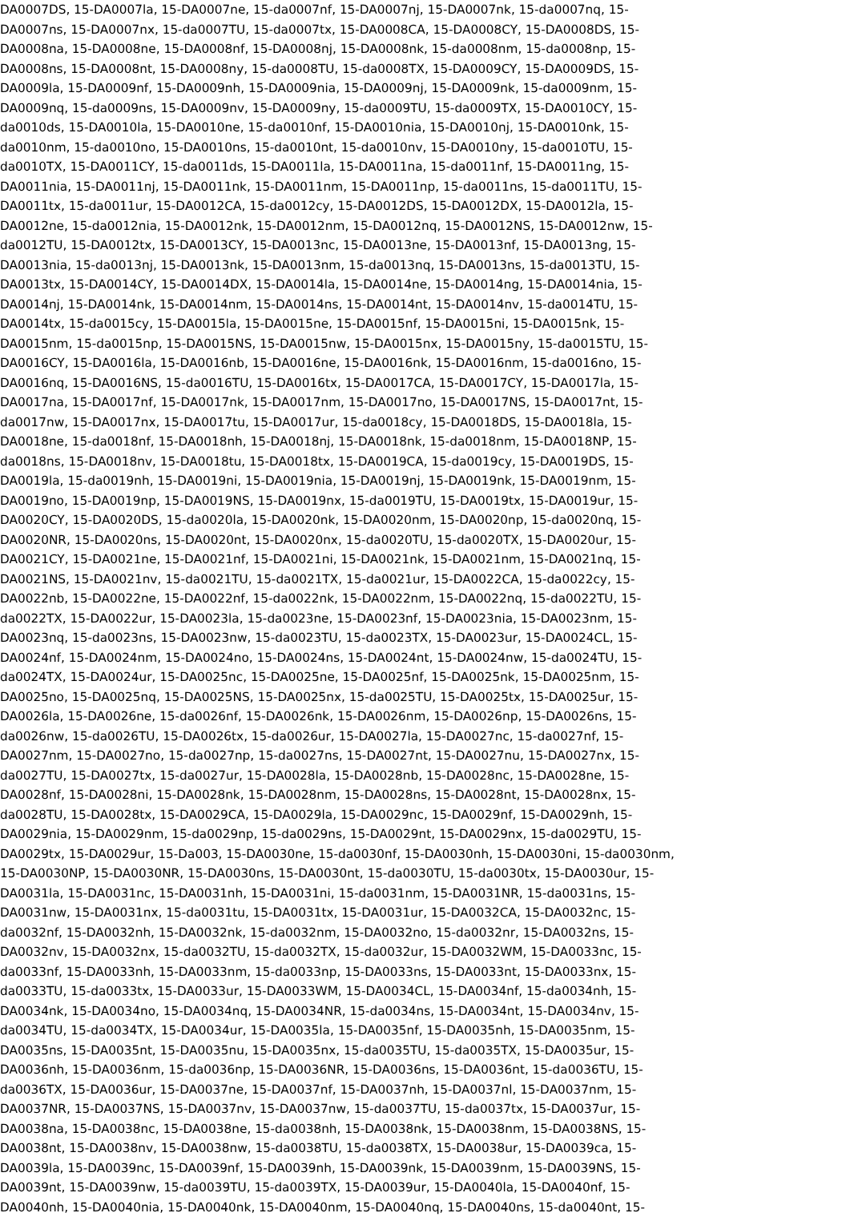DA0007DS, 15-DA0007la, 15-DA0007ne, 15-da0007nf, 15-DA0007nj, 15-DA0007nk, 15-da0007nq, 15-
DA0007ns, 15-DA0007nx, 15-da0007TU, 15-da0007tx, 15-DA0008CA, 15-DA0008CY, 15-DA0008DS, 15-
DA0008na, 15-DA0008ne, 15-DA0008nf, 15-DA0008nj, 15-DA0008nk, 15-da0008nm, 15-da0008np, 15-
DA0008ns, 15-DA0008nt, 15-DA0008ny, 15-da0008TU, 15-da0008TX, 15-DA0009CY, 15-DA0009DS, 15-
DA0009la, 15-DA0009nf, 15-DA0009nh, 15-DA0009nia, 15-DA0009nj, 15-DA0009nk, 15-da0009nm, 15-
DA0009nq, 15-da0009ns, 15-DA0009nv, 15-DA0009ny, 15-da0009TU, 15-da0009TX, 15-DA0010CY, 15-
da0010ds, 15-DA0010la, 15-DA0010ne, 15-da0010nf, 15-DA0010nia, 15-DA0010nj, 15-DA0010nk, 15-
da0010nm, 15-da0010no, 15-DA0010ns, 15-da0010nt, 15-da0010nv, 15-DA0010ny, 15-da0010TU, 15-
da0010TX, 15-DA0011CY, 15-da0011ds, 15-DA0011la, 15-DA0011na, 15-da0011nf, 15-DA0011ng, 15-
DA0011nia, 15-DA0011nj, 15-DA0011nk, 15-DA0011nm, 15-DA0011np, 15-da0011ns, 15-da0011TU, 15-
DA0011tx, 15-da0011ur, 15-DA0012CA, 15-da0012cy, 15-DA0012DS, 15-DA0012DX, 15-DA0012la, 15-
DA0012ne, 15-da0012nia, 15-DA0012nk, 15-DA0012nm, 15-DA0012nq, 15-DA0012NS, 15-DA0012nw, 15-
da0012TU, 15-DA0012tx, 15-DA0013CY, 15-DA0013nc, 15-DA0013ne, 15-DA0013nf, 15-DA0013ng, 15-
DA0013nia, 15-da0013nj, 15-DA0013nk, 15-DA0013nm, 15-da0013nq, 15-DA0013ns, 15-da0013TU, 15-
DA0013tx, 15-DA0014CY, 15-DA0014DX, 15-DA0014la, 15-DA0014ne, 15-DA0014ng, 15-DA0014nia, 15-
DA0014nj, 15-DA0014nk, 15-DA0014nm, 15-DA0014ns, 15-DA0014nt, 15-DA0014nv, 15-da0014TU, 15-
DA0014tx, 15-da0015cy, 15-DA0015la, 15-DA0015ne, 15-DA0015nf, 15-DA0015ni, 15-DA0015nk, 15-
DA0015nm, 15-da0015np, 15-DA0015NS, 15-DA0015nw, 15-DA0015nx, 15-DA0015ny, 15-da0015TU, 15-
DA0016CY, 15-DA0016la, 15-DA0016nb, 15-DA0016ne, 15-DA0016nk, 15-DA0016nm, 15-da0016no, 15-
DA0016nq, 15-DA0016NS, 15-da0016TU, 15-DA0016tx, 15-DA0017CA, 15-DA0017CY, 15-DA0017la, 15-
DA0017na, 15-DA0017nf, 15-DA0017nk, 15-DA0017nm, 15-DA0017no, 15-DA0017NS, 15-DA0017nt, 15-
da0017nw, 15-DA0017nx, 15-DA0017tu, 15-DA0017ur, 15-da0018cy, 15-DA0018DS, 15-DA0018la, 15-
DA0018ne, 15-da0018nf, 15-DA0018nh, 15-DA0018nj, 15-DA0018nk, 15-da0018nm, 15-DA0018NP, 15-
da0018ns, 15-DA0018nv, 15-DA0018tu, 15-DA0018tx, 15-DA0019CA, 15-da0019cy, 15-DA0019DS, 15-
DA0019la, 15-da0019nh, 15-DA0019ni, 15-DA0019nia, 15-DA0019nj, 15-DA0019nk, 15-DA0019nm, 15-
DA0019no, 15-DA0019np, 15-DA0019NS, 15-DA0019nx, 15-da0019TU, 15-DA0019tx, 15-DA0019ur, 15-
DA0020CY, 15-DA0020DS, 15-da0020la, 15-DA0020nk, 15-DA0020nm, 15-DA0020np, 15-da0020nq, 15-
DA0020NR, 15-DA0020ns, 15-DA0020nt, 15-DA0020nx, 15-da0020TU, 15-da0020TX, 15-DA0020ur, 15-
DA0021CY, 15-DA0021ne, 15-DA0021nf, 15-DA0021ni, 15-DA0021nk, 15-DA0021nm, 15-DA0021nq, 15-
DA0021NS, 15-DA0021nv, 15-da0021TU, 15-da0021TX, 15-da0021ur, 15-DA0022CA, 15-da0022cy, 15-
DA0022nb, 15-DA0022ne, 15-DA0022nf, 15-da0022nk, 15-DA0022nm, 15-DA0022nq, 15-da0022TU, 15-
da0022TX, 15-DA0022ur, 15-DA0023la, 15-da0023ne, 15-DA0023nf, 15-DA0023nia, 15-DA0023nm, 15-
DA0023nq, 15-da0023ns, 15-DA0023nw, 15-da0023TU, 15-da0023TX, 15-DA0023ur, 15-DA0024CL, 15-
DA0024nf, 15-DA0024nm, 15-DA0024no, 15-DA0024ns, 15-DA0024nt, 15-DA0024nw, 15-da0024TU, 15-
da0024TX, 15-DA0024ur, 15-DA0025nc, 15-DA0025ne, 15-DA0025nf, 15-DA0025nk, 15-DA0025nm, 15-
DA0025no, 15-DA0025nq, 15-DA0025NS, 15-DA0025nx, 15-da0025TU, 15-DA0025tx, 15-DA0025ur, 15-
DA0026la, 15-DA0026ne, 15-da0026nf, 15-DA0026nk, 15-DA0026nm, 15-DA0026np, 15-DA0026ns, 15-
da0026nw, 15-da0026TU, 15-DA0026tx, 15-da0026ur, 15-DA0027la, 15-DA0027nc, 15-da0027nf, 15-
DA0027nm, 15-DA0027no, 15-da0027np, 15-da0027ns, 15-DA0027nt, 15-DA0027nu, 15-DA0027nx, 15-
da0027TU, 15-DA0027tx, 15-da0027ur, 15-DA0028la, 15-DA0028nb, 15-DA0028nc, 15-DA0028ne, 15-
DA0028nf, 15-DA0028ni, 15-DA0028nk, 15-DA0028nm, 15-DA0028ns, 15-DA0028nt, 15-DA0028nx, 15-
da0028TU, 15-DA0028tx, 15-DA0029CA, 15-DA0029la, 15-DA0029nc, 15-DA0029nf, 15-DA0029nh, 15-
DA0029nia, 15-DA0029nm, 15-da0029np, 15-da0029ns, 15-DA0029nt, 15-DA0029nx, 15-da0029TU, 15-
DA0029tx, 15-DA0029ur, 15-Da003, 15-DA0030ne, 15-da0030nf, 15-DA0030nh, 15-DA0030ni, 15-da0030nm,
15-DA0030NP, 15-DA0030NR, 15-DA0030ns, 15-DA0030nt, 15-da0030TU, 15-da0030tx, 15-DA0030ur, 15-
DA0031la, 15-DA0031nc, 15-DA0031nh, 15-DA0031ni, 15-da0031nm, 15-DA0031NR, 15-da0031ns, 15-
DA0031nw, 15-DA0031nx, 15-da0031tu, 15-DA0031tx, 15-DA0031ur, 15-DA0032CA, 15-DA0032nc, 15-
da0032nf, 15-DA0032nh, 15-DA0032nk, 15-da0032nm, 15-DA0032no, 15-da0032nr, 15-DA0032ns, 15-
DA0032nv, 15-DA0032nx, 15-da0032TU, 15-da0032TX, 15-da0032ur, 15-DA0032WM, 15-DA0033nc, 15-
da0033nf, 15-DA0033nh, 15-DA0033nm, 15-da0033np, 15-DA0033ns, 15-DA0033nt, 15-DA0033nx, 15-
da0033TU, 15-da0033tx, 15-DA0033ur, 15-DA0033WM, 15-DA0034CL, 15-DA0034nf, 15-da0034nh, 15-
DA0034nk, 15-DA0034no, 15-DA0034nq, 15-DA0034NR, 15-da0034ns, 15-DA0034nt, 15-DA0034nv, 15-
da0034TU, 15-da0034TX, 15-DA0034ur, 15-DA0035la, 15-DA0035nf, 15-DA0035nh, 15-DA0035nm, 15-
DA0035ns, 15-DA0035nt, 15-DA0035nu, 15-DA0035nx, 15-da0035TU, 15-da0035TX, 15-DA0035ur, 15-
DA0036nh, 15-DA0036nm, 15-da0036np, 15-DA0036NR, 15-DA0036ns, 15-DA0036nt, 15-da0036TU, 15-
da0036TX, 15-DA0036ur, 15-DA0037ne, 15-DA0037nf, 15-DA0037nh, 15-DA0037nl, 15-DA0037nm, 15-
DA0037NR, 15-DA0037NS, 15-DA0037nv, 15-DA0037nw, 15-da0037TU, 15-da0037tx, 15-DA0037ur, 15-
DA0038na, 15-DA0038nc, 15-DA0038ne, 15-da0038nh, 15-DA0038nk, 15-DA0038nm, 15-DA0038NS, 15-
DA0038nt, 15-DA0038nv, 15-DA0038nw, 15-da0038TU, 15-da0038TX, 15-DA0038ur, 15-DA0039ca, 15-
DA0039la, 15-DA0039nc, 15-DA0039nf, 15-DA0039nh, 15-DA0039nk, 15-DA0039nm, 15-DA0039NS, 15-
DA0039nt, 15-DA0039nw, 15-da0039TU, 15-da0039TX, 15-DA0039ur, 15-DA0040la, 15-DA0040nf, 15-
DA0040nh, 15-DA0040nia, 15-DA0040nk, 15-DA0040nm, 15-DA0040nq, 15-DA0040ns, 15-da0040nt, 15-